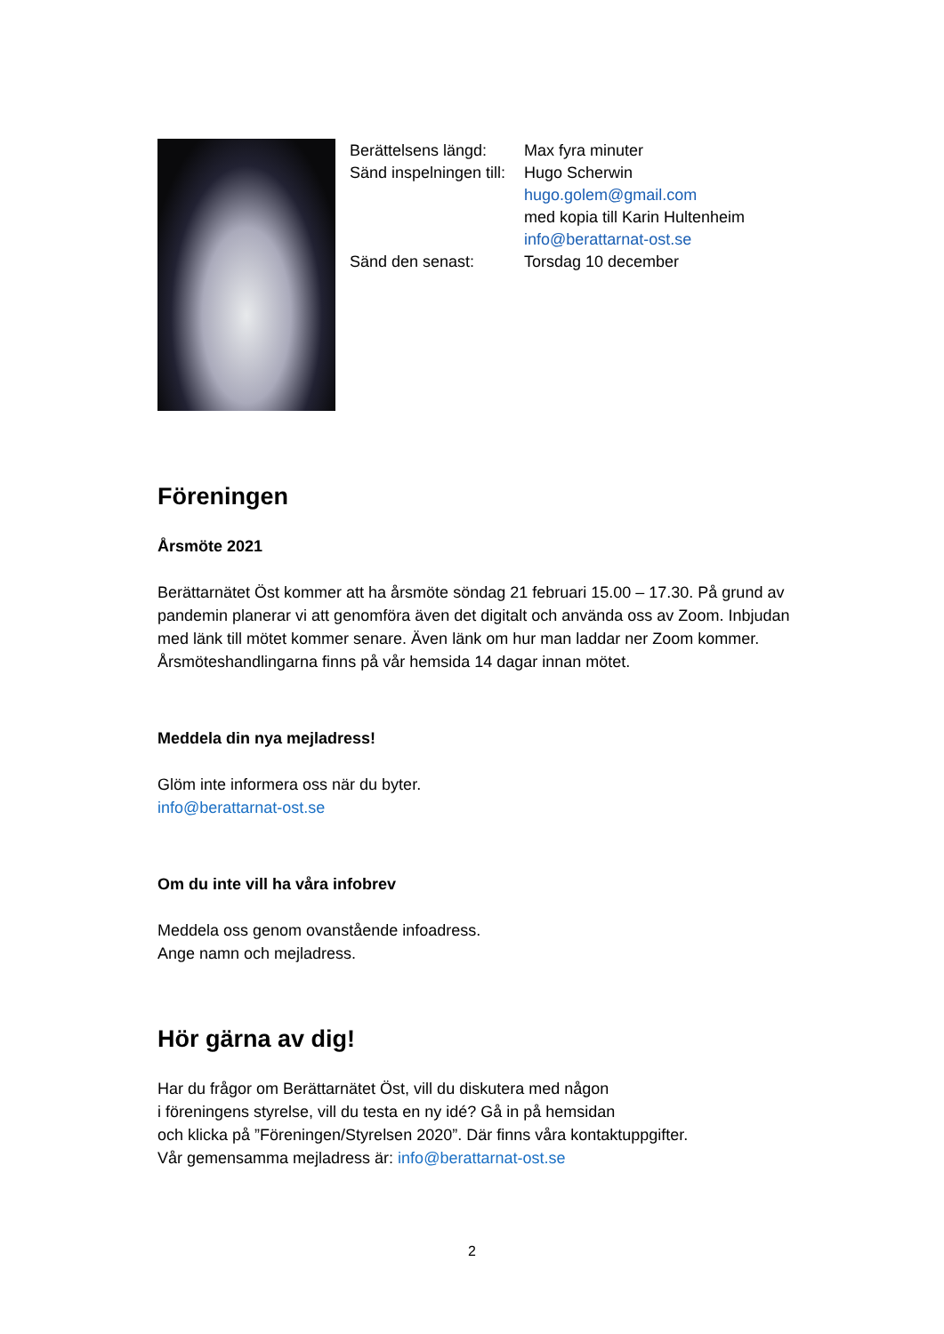Berättelsens längd: Max fyra minuter
Sänd inspelningen till: Hugo Scherwin
hugo.golem@gmail.com
med kopia till Karin Hultenheim
info@berattarnat-ost.se
Sänd den senast: Torsdag 10 december
Föreningen
Årsmöte 2021
Berättarnätet Öst kommer att ha årsmöte söndag 21 februari 15.00 – 17.30. På grund av pandemin planerar vi att genomföra även det digitalt och använda oss av Zoom. Inbjudan med länk till mötet kommer senare. Även länk om hur man laddar ner Zoom kommer. Årsmöteshandlingarna finns på vår hemsida 14 dagar innan mötet.
Meddela din nya mejladress!
Glöm inte informera oss när du byter.
info@berattarnat-ost.se
Om du inte vill ha våra infobrev
Meddela oss genom ovanstående infoadress.
Ange namn och mejladress.
Hör gärna av dig!
Har du frågor om Berättarnätet Öst, vill du diskutera med någon
i föreningens styrelse, vill du testa en ny idé? Gå in på hemsidan
och klicka på ”Föreningen/Styrelsen 2020”. Där finns våra kontaktuppgifter.
Vår gemensamma mejladress är: info@berattarnat-ost.se
2